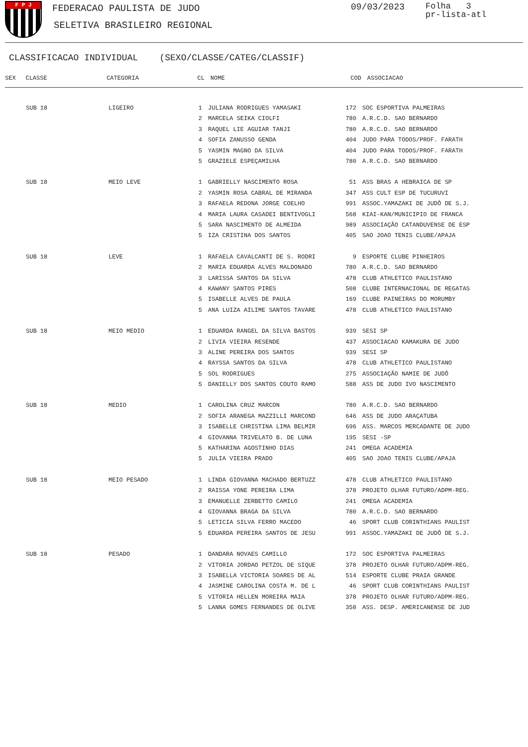F P J
FEDERACAO PAULISTA DE JUDO
SELETIVA BRASILEIRO REGIONAL
09/03/2023
Folha 3
pr-lista-atl
CLASSIFICACAO INDIVIDUAL (SEXO/CLASSE/CATEG/CLASSIF)
| SEX | CLASSE | CATEGORIA | CL | NOME | COD | ASSOCIACAO |
| --- | --- | --- | --- | --- | --- | --- |
| | SUB 18 | LIGEIRO | 1 | JULIANA RODRIGUES YAMASAKI | 172 | SOC ESPORTIVA PALMEIRAS |
| | | | 2 | MARCELA SEIKA CIOLFI | 780 | A.R.C.D. SAO BERNARDO |
| | | | 3 | RAQUEL LIE AGUIAR TANJI | 780 | A.R.C.D. SAO BERNARDO |
| | | | 4 | SOFIA ZANUSSO GENDA | 404 | JUDO PARA TODOS/PROF. FARATH |
| | | | 5 | YASMIN MAGNO DA SILVA | 404 | JUDO PARA TODOS/PROF. FARATH |
| | | | 5 | GRAZIELE ESPEÇAMILHA | 780 | A.R.C.D. SAO BERNARDO |
| | SUB 18 | MEIO LEVE | 1 | GABRIELLY NASCIMENTO ROSA | 51 | ASS BRAS A HEBRAICA DE SP |
| | | | 2 | YASMIN ROSA CABRAL DE MIRANDA | 347 | ASS CULT ESP DE TUCURUVI |
| | | | 3 | RAFAELA REDONA JORGE COELHO | 991 | ASSOC.YAMAZAKI DE JUDÔ DE S.J. |
| | | | 4 | MARIA LAURA CASADEI BENTIVOGLI | 568 | KIAI-KAN/MUNICIPIO DE FRANCA |
| | | | 5 | SARA NASCIMENTO DE ALMEIDA | 989 | ASSOCIAÇÃO CATANDUVENSE DE ESP |
| | | | 5 | IZA CRISTINA DOS SANTOS | 405 | SAO JOAO TENIS CLUBE/APAJA |
| | SUB 18 | LEVE | 1 | RAFAELA CAVALCANTI DE S. RODRI | 9 | ESPORTE CLUBE PINHEIROS |
| | | | 2 | MARIA EDUARDA ALVES MALDONADO | 780 | A.R.C.D. SAO BERNARDO |
| | | | 3 | LARISSA SANTOS DA SILVA | 478 | CLUB ATHLETICO PAULISTANO |
| | | | 4 | KAWANY SANTOS PIRES | 508 | CLUBE INTERNACIONAL DE REGATAS |
| | | | 5 | ISABELLE ALVES DE PAULA | 169 | CLUBE PAINEIRAS DO MORUMBY |
| | | | 5 | ANA LUIZA AILIME SANTOS TAVARE | 478 | CLUB ATHLETICO PAULISTANO |
| | SUB 18 | MEIO MEDIO | 1 | EDUARDA RANGEL DA SILVA BASTOS | 939 | SESI SP |
| | | | 2 | LIVIA VIEIRA RESENDE | 437 | ASSOCIACAO KAMAKURA DE JUDO |
| | | | 3 | ALINE PEREIRA DOS SANTOS | 939 | SESI SP |
| | | | 4 | RAYSSA SANTOS DA SILVA | 478 | CLUB ATHLETICO PAULISTANO |
| | | | 5 | SOL RODRIGUES | 275 | ASSOCIAÇÃO NAMIE DE JUDÔ |
| | | | 5 | DANIELLY DOS SANTOS COUTO RAMO | 588 | ASS DE JUDO IVO NASCIMENTO |
| | SUB 18 | MEDIO | 1 | CAROLINA CRUZ MARCON | 780 | A.R.C.D. SAO BERNARDO |
| | | | 2 | SOFIA ARANEGA MAZZILLI MARCOND | 646 | ASS DE JUDO ARAÇATUBA |
| | | | 3 | ISABELLE CHRISTINA LIMA BELMIR | 696 | ASS. MARCOS MERCADANTE DE JUDO |
| | | | 4 | GIOVANNA TRIVELATO B. DE LUNA | 195 | SESI -SP |
| | | | 5 | KATHARINA AGOSTINHO DIAS | 241 | OMEGA ACADEMIA |
| | | | 5 | JULIA VIEIRA PRADO | 405 | SAO JOAO TENIS CLUBE/APAJA |
| | SUB 18 | MEIO PESADO | 1 | LINDA GIOVANNA MACHADO BERTUZZ | 478 | CLUB ATHLETICO PAULISTANO |
| | | | 2 | RAISSA YONE PEREIRA LIMA | 378 | PROJETO OLHAR FUTURO/ADPM-REG. |
| | | | 3 | EMANUELLE ZERBETTO CAMILO | 241 | OMEGA ACADEMIA |
| | | | 4 | GIOVANNA BRAGA DA SILVA | 780 | A.R.C.D. SAO BERNARDO |
| | | | 5 | LETICIA SILVA FERRO MACEDO | 46 | SPORT CLUB CORINTHIANS PAULIST |
| | | | 5 | EDUARDA PEREIRA SANTOS DE JESU | 991 | ASSOC.YAMAZAKI DE JUDÔ DE S.J. |
| | SUB 18 | PESADO | 1 | DANDARA NOVAES CAMILLO | 172 | SOC ESPORTIVA PALMEIRAS |
| | | | 2 | VITORIA JORDAO PETZOL DE SIQUE | 378 | PROJETO OLHAR FUTURO/ADPM-REG. |
| | | | 3 | ISABELLA VICTORIA SOARES DE AL | 514 | ESPORTE CLUBE PRAIA GRANDE |
| | | | 4 | JASMINE CAROLINA COSTA M. DE L | 46 | SPORT CLUB CORINTHIANS PAULIST |
| | | | 5 | VITORIA HELLEN MOREIRA MAIA | 378 | PROJETO OLHAR FUTURO/ADPM-REG. |
| | | | 5 | LANNA GOMES FERNANDES DE OLIVE | 358 | ASS. DESP. AMERICANENSE DE JUD |